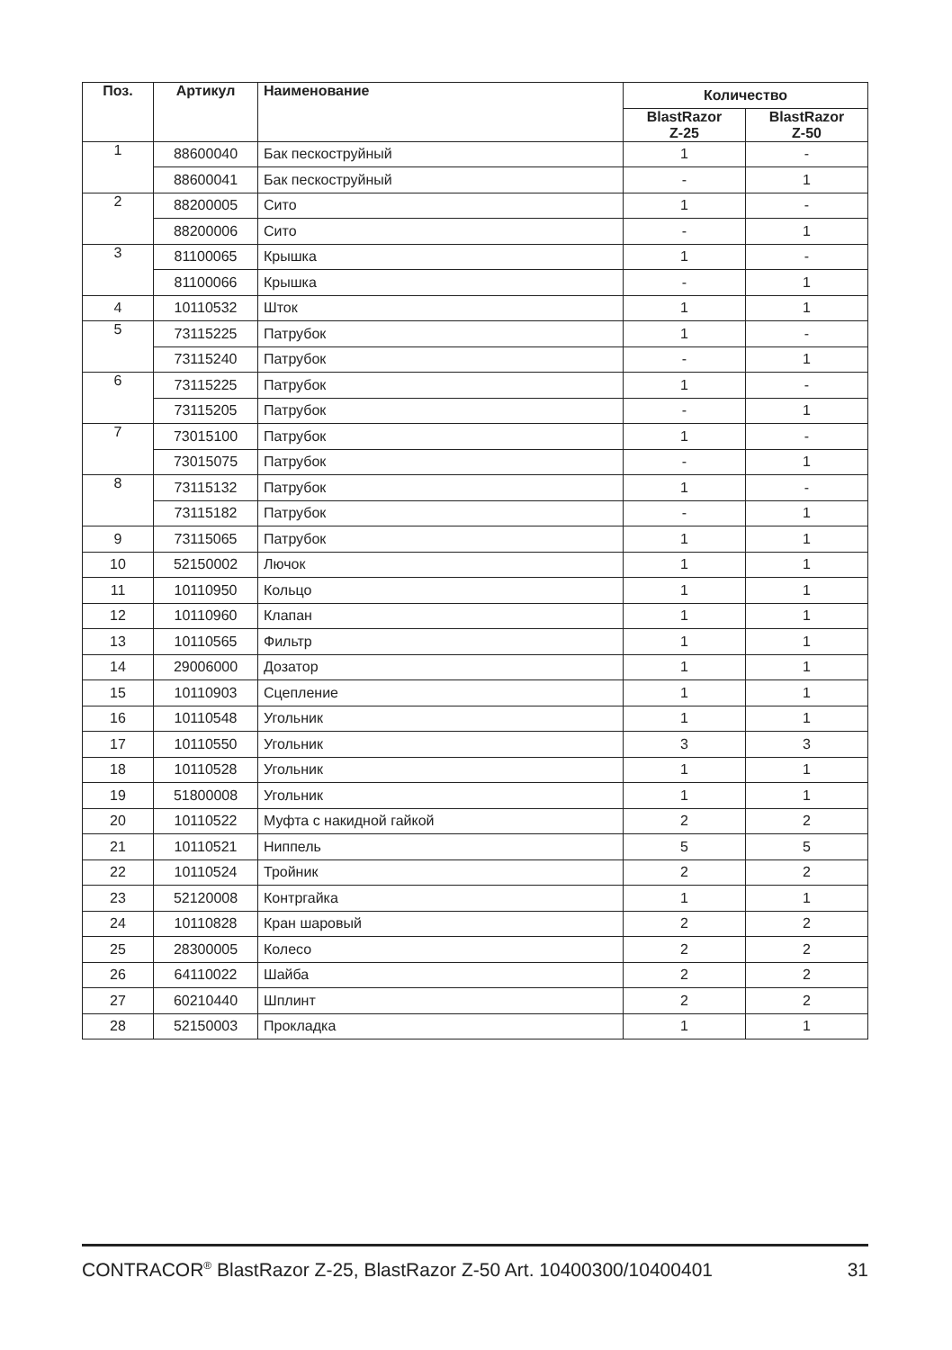| Поз. | Артикул | Наименование | Количество | |
| --- | --- | --- | --- | --- |
| | | | BlastRazor Z-25 | BlastRazor Z-50 |
| 1 | 88600040 | Бак пескоструйный | 1 | - |
| | 88600041 | Бак пескоструйный | - | 1 |
| 2 | 88200005 | Сито | 1 | - |
| | 88200006 | Сито | - | 1 |
| 3 | 81100065 | Крышка | 1 | - |
| | 81100066 | Крышка | - | 1 |
| 4 | 10110532 | Шток | 1 | 1 |
| 5 | 73115225 | Патрубок | 1 | - |
| | 73115240 | Патрубок | - | 1 |
| 6 | 73115225 | Патрубок | 1 | - |
| | 73115205 | Патрубок | - | 1 |
| 7 | 73015100 | Патрубок | 1 | - |
| | 73015075 | Патрубок | - | 1 |
| 8 | 73115132 | Патрубок | 1 | - |
| | 73115182 | Патрубок | - | 1 |
| 9 | 73115065 | Патрубок | 1 | 1 |
| 10 | 52150002 | Лючок | 1 | 1 |
| 11 | 10110950 | Кольцо | 1 | 1 |
| 12 | 10110960 | Клапан | 1 | 1 |
| 13 | 10110565 | Фильтр | 1 | 1 |
| 14 | 29006000 | Дозатор | 1 | 1 |
| 15 | 10110903 | Сцепление | 1 | 1 |
| 16 | 10110548 | Угольник | 1 | 1 |
| 17 | 10110550 | Угольник | 3 | 3 |
| 18 | 10110528 | Угольник | 1 | 1 |
| 19 | 51800008 | Угольник | 1 | 1 |
| 20 | 10110522 | Муфта с накидной гайкой | 2 | 2 |
| 21 | 10110521 | Ниппель | 5 | 5 |
| 22 | 10110524 | Тройник | 2 | 2 |
| 23 | 52120008 | Контргайка | 1 | 1 |
| 24 | 10110828 | Кран шаровый | 2 | 2 |
| 25 | 28300005 | Колесо | 2 | 2 |
| 26 | 64110022 | Шайба | 2 | 2 |
| 27 | 60210440 | Шплинт | 2 | 2 |
| 28 | 52150003 | Прокладка | 1 | 1 |
CONTRACOR<sup>®</sup> BlastRazor Z-25, BlastRazor Z-50 Art. 10400300/10400401 31